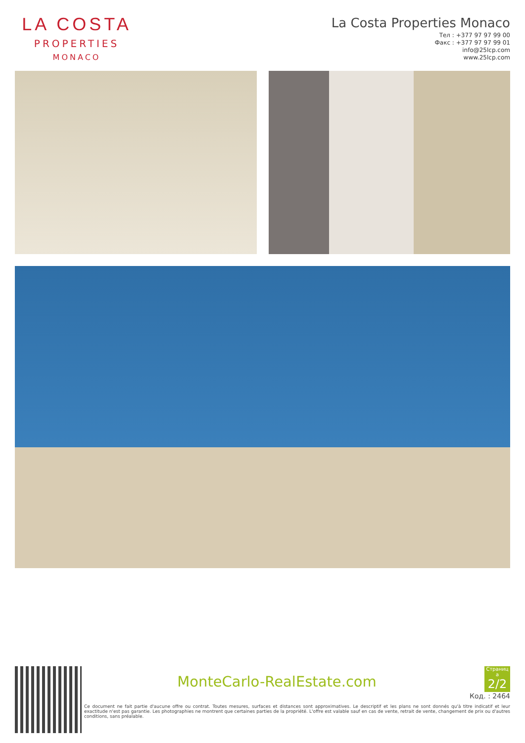LA COSTA
PROPERTIES
MONACO
La Costa Properties Monaco
Тел : +377 97 97 99 00
Факс : +377 97 97 99 01
info@25lcp.com
www.25lcp.com
MonteCarlo-RealEstate.com
Страниц а 2/2
Код. : 2464
Ce document ne fait partie d'aucune offre ou contrat. Toutes mesures, surfaces et distances sont approximatives. Le descriptif et les plans ne sont donnés qu'à titre indicatif et leur exactitude n'est pas garantie. Les photographies ne montrent que certaines parties de la propriété. L'offre est valable sauf en cas de vente, retrait de vente, changement de prix ou d'autres conditions, sans préalable.